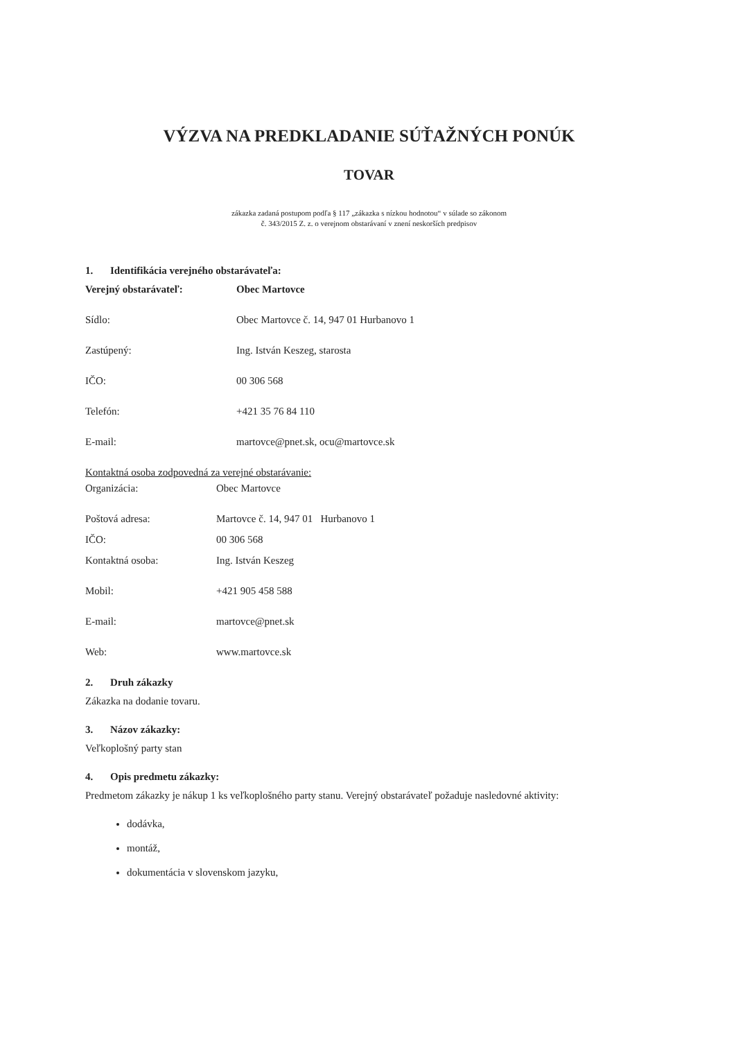VÝZVA NA PREDKLADANIE SÚŤAŽNÝCH PONÚK
TOVAR
zákazka zadaná postupom podľa § 117 „zákazka s nízkou hodnotou“ v súlade so zákonom
č. 343/2015 Z. z. o verejnom obstarávaní v znení neskorších predpisov
1. Identifikácia verejného obstarávateľa:
Verejný obstarávateľ: Obec Martovce
Sídlo: Obec Martovce č. 14, 947 01 Hurbanovo 1
Zastúpený: Ing. István Keszeg, starosta
IČO: 00 306 568
Telefón: +421 35 76 84 110
E-mail: martovce@pnet.sk, ocu@martovce.sk
Kontaktná osoba zodpovedná za verejné obstarávanie:
Organizácia: Obec Martovce
Poštová adresa: Martovce č. 14, 947 01 Hurbanovo 1
IČO: 00 306 568
Kontaktná osoba: Ing. István Keszeg
Mobil: +421 905 458 588
E-mail: martovce@pnet.sk
Web: www.martovce.sk
2. Druh zákazky
Zákazka na dodanie tovaru.
3. Názov zákazky:
Veľkoplošný party stan
4. Opis predmetu zákazky:
Predmetom zákazky je nákup 1 ks veľkoplošného party stanu. Verejný obstarávateľ požaduje nasledovné aktivity:
dodávka,
montáž,
dokumentácia v slovenskom jazyku,